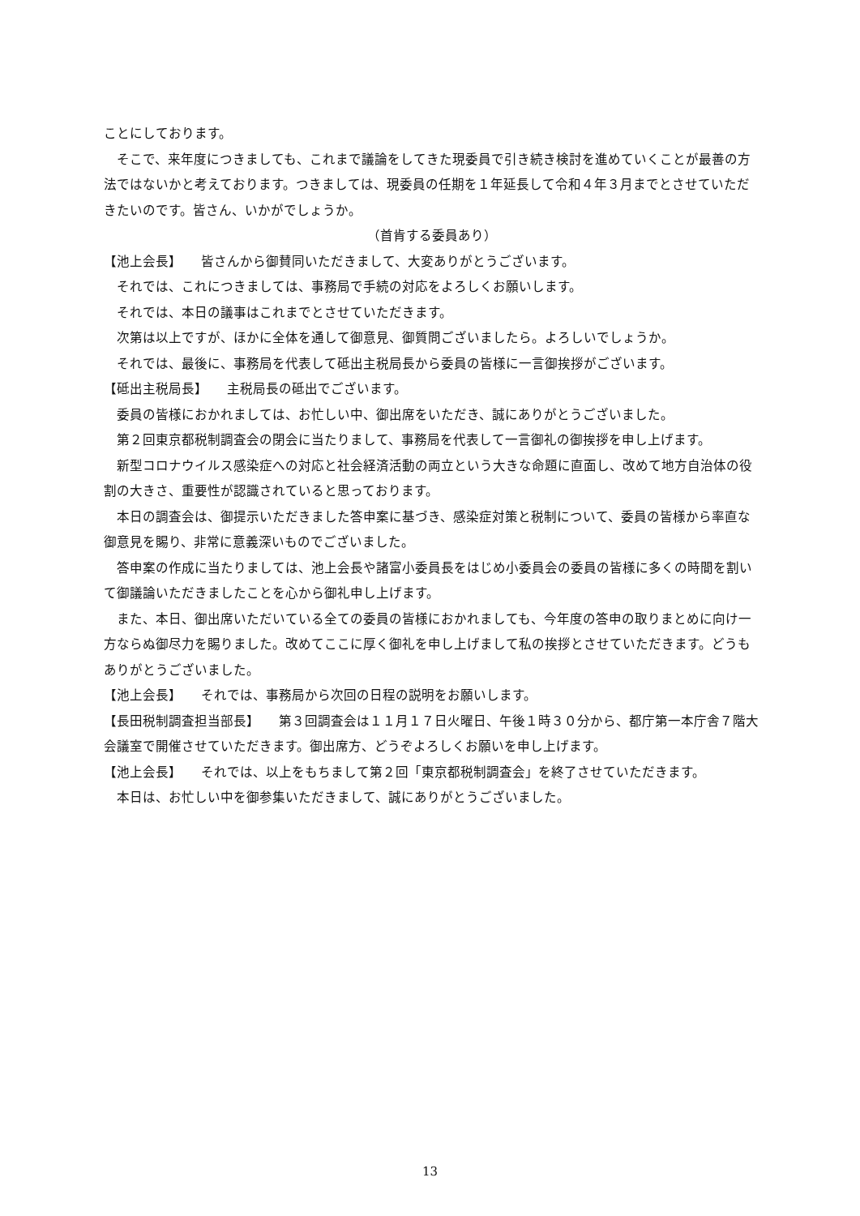ことにしております。
　そこで、来年度につきましても、これまで議論をしてきた現委員で引き続き検討を進めていくことが最善の方法ではないかと考えております。つきましては、現委員の任期を１年延長して令和４年３月までとさせていただきたいのです。皆さん、いかがでしょうか。
（首肯する委員あり）
【池上会長】　　皆さんから御賛同いただきまして、大変ありがとうございます。
　それでは、これにつきましては、事務局で手続の対応をよろしくお願いします。
　それでは、本日の議事はこれまでとさせていただきます。
　次第は以上ですが、ほかに全体を通して御意見、御質問ございましたら。よろしいでしょうか。
　それでは、最後に、事務局を代表して砥出主税局長から委員の皆様に一言御挨拶がございます。
【砥出主税局長】　　主税局長の砥出でございます。
　委員の皆様におかれましては、お忙しい中、御出席をいただき、誠にありがとうございました。
　第２回東京都税制調査会の閉会に当たりまして、事務局を代表して一言御礼の御挨拶を申し上げます。
　新型コロナウイルス感染症への対応と社会経済活動の両立という大きな命題に直面し、改めて地方自治体の役割の大きさ、重要性が認識されていると思っております。
　本日の調査会は、御提示いただきました答申案に基づき、感染症対策と税制について、委員の皆様から率直な御意見を賜り、非常に意義深いものでございました。
　答申案の作成に当たりましては、池上会長や諸富小委員長をはじめ小委員会の委員の皆様に多くの時間を割いて御議論いただきましたことを心から御礼申し上げます。
　また、本日、御出席いただいている全ての委員の皆様におかれましても、今年度の答申の取りまとめに向け一方ならぬ御尽力を賜りました。改めてここに厚く御礼を申し上げまして私の挨拶とさせていただきます。どうもありがとうございました。
【池上会長】　　それでは、事務局から次回の日程の説明をお願いします。
【長田税制調査担当部長】　　第３回調査会は１１月１７日火曜日、午後１時３０分から、都庁第一本庁舎７階大会議室で開催させていただきます。御出席方、どうぞよろしくお願いを申し上げます。
【池上会長】　　それでは、以上をもちまして第２回「東京都税制調査会」を終了させていただきます。
　本日は、お忙しい中を御参集いただきまして、誠にありがとうございました。
13